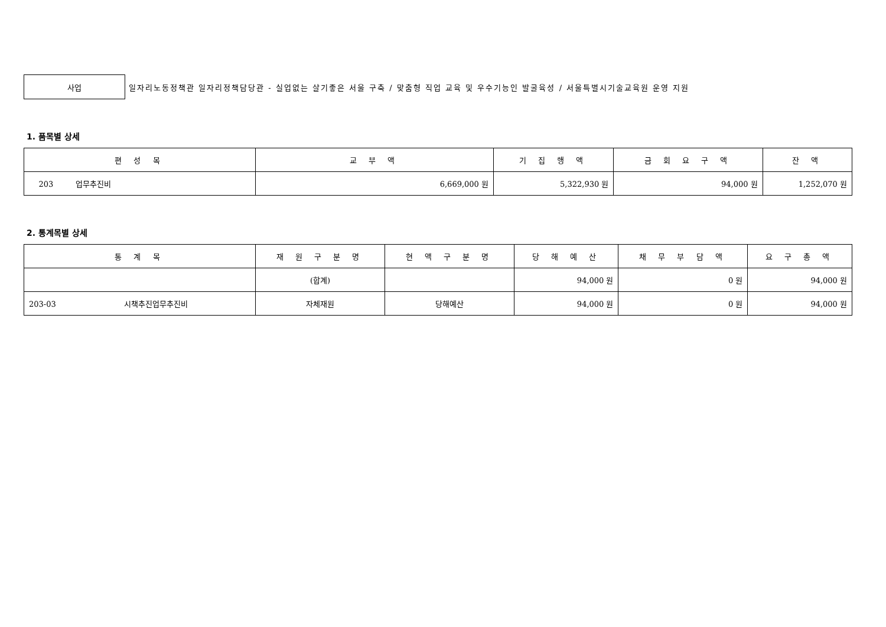사업
일자리노동정책관 일자리정책담당관 - 실업없는 살기좋은 서울 구축 / 맞춤형 직업 교육 및 우수기능인 발굴육성 / 서울특별시기술교육원 운영 지원
1. 품목별 상세
| 편 성 목 | 교 부 액 | 기 집 행 액 | 금 회 요 구 액 | 잔 액 |
| --- | --- | --- | --- | --- |
| 203 업무추진비 | 6,669,000 원 | 5,322,930 원 | 94,000 원 | 1,252,070 원 |
2. 통계목별 상세
| 통 계 목 | 재 원 구 분 명 | 현 액 구 분 명 | 당 해 예 산 | 채 무 부 담 액 | 요 구 총 액 |
| --- | --- | --- | --- | --- | --- |
| | (합계) | | 94,000 원 | 0 원 | 94,000 원 |
| 203-03 시책추진업무추진비 | 자체재원 | 당해예산 | 94,000 원 | 0 원 | 94,000 원 |